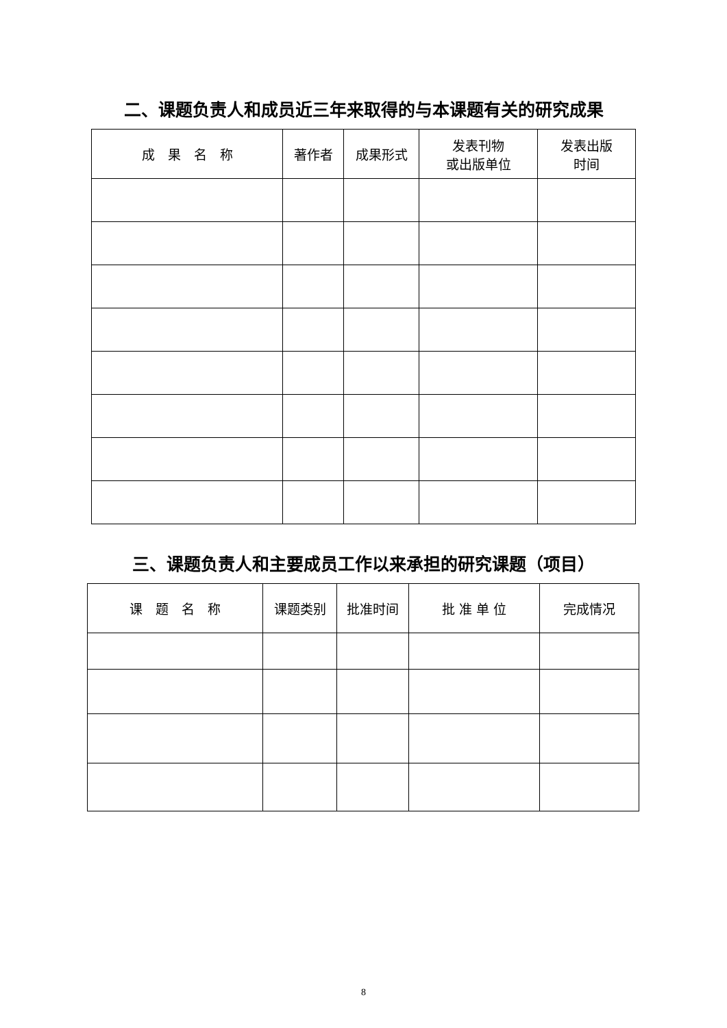二、课题负责人和成员近三年来取得的与本课题有关的研究成果
| 成 果 名 称 | 著作者 | 成果形式 | 发表刊物 或出版单位 | 发表出版 时间 |
| --- | --- | --- | --- | --- |
三、课题负责人和主要成员工作以来承担的研究课题（项目）
| 课 题 名 称 | 课题类别 | 批准时间 | 批 准 单 位 | 完成情况 |
| --- | --- | --- | --- | --- |
8